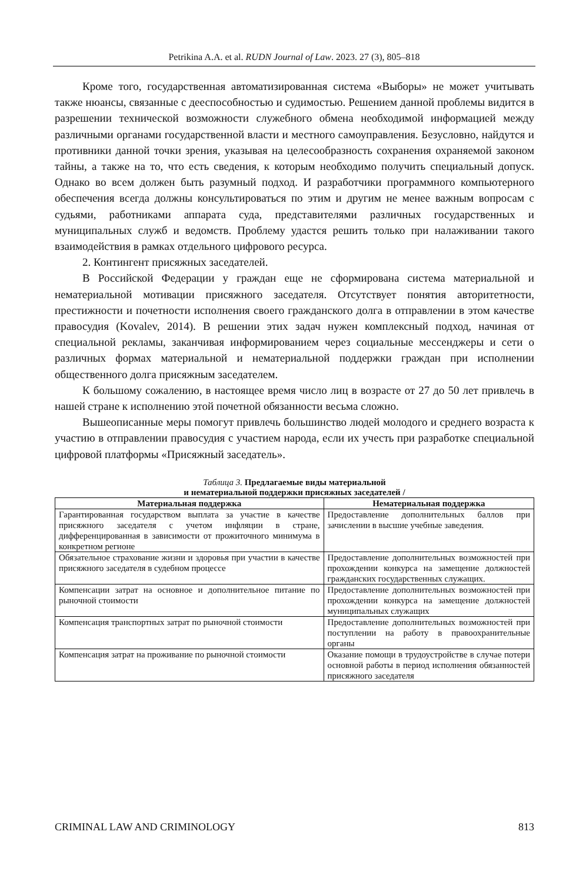Petrikina A.A. et al. RUDN Journal of Law. 2023. 27 (3), 805–818
Кроме того, государственная автоматизированная система «Выборы» не может учитывать также нюансы, связанные с дееспособностью и судимостью. Решением данной проблемы видится в разрешении технической возможности служебного обмена необходимой информацией между различными органами государственной власти и местного самоуправления. Безусловно, найдутся и противники данной точки зрения, указывая на целесообразность сохранения охраняемой законом тайны, а также на то, что есть сведения, к которым необходимо получить специальный допуск. Однако во всем должен быть разумный подход. И разработчики программного компьютерного обеспечения всегда должны консультироваться по этим и другим не менее важным вопросам с судьями, работниками аппарата суда, представителями различных государственных и муниципальных служб и ведомств. Проблему удастся решить только при налаживании такого взаимодействия в рамках отдельного цифрового ресурса.
2. Контингент присяжных заседателей.
В Российской Федерации у граждан еще не сформирована система материальной и нематериальной мотивации присяжного заседателя. Отсутствует понятия авторитетности, престижности и почетности исполнения своего гражданского долга в отправлении в этом качестве правосудия (Kovalev, 2014). В решении этих задач нужен комплексный подход, начиная от специальной рекламы, заканчивая информированием через социальные мессенджеры и сети о различных формах материальной и нематериальной поддержки граждан при исполнении общественного долга присяжным заседателем.
К большому сожалению, в настоящее время число лиц в возрасте от 27 до 50 лет привлечь в нашей стране к исполнению этой почетной обязанности весьма сложно.
Вышеописанные меры помогут привлечь большинство людей молодого и среднего возраста к участию в отправлении правосудия с участием народа, если их учесть при разработке специальной цифровой платформы «Присяжный заседатель».
Таблица 3. Предлагаемые виды материальной
и нематериальной поддержки присяжных заседателей /
| Материальная поддержка | Нематериальная поддержка |
| --- | --- |
| Гарантированная государством выплата за участие в качестве присяжного заседателя с учетом инфляции в стране, дифференцированная в зависимости от прожиточного минимума в конкретном регионе | Предоставление дополнительных баллов при зачислении в высшие учебные заведения. |
| Обязательное страхование жизни и здоровья при участии в качестве присяжного заседателя в судебном процессе | Предоставление дополнительных возможностей при прохождении конкурса на замещение должностей гражданских государственных служащих. |
| Компенсации затрат на основное и дополнительное питание по рыночной стоимости | Предоставление дополнительных возможностей при прохождении конкурса на замещение должностей муниципальных служащих |
| Компенсация транспортных затрат по рыночной стоимости | Предоставление дополнительных возможностей при поступлении на работу в правоохранительные органы |
| Компенсация затрат на проживание по рыночной стоимости | Оказание помощи в трудоустройстве в случае потери основной работы в период исполнения обязанностей присяжного заседателя |
CRIMINAL LAW AND CRIMINOLOGY 813